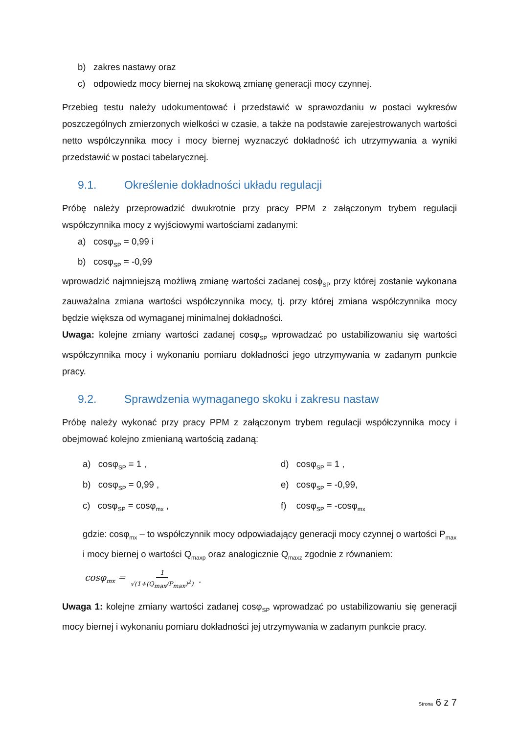b) zakres nastawy oraz
c) odpowiedz mocy biernej na skokową zmianę generacji mocy czynnej.
Przebieg testu należy udokumentować i przedstawić w sprawozdaniu w postaci wykresów poszczególnych zmierzonych wielkości w czasie, a także na podstawie zarejestrowanych wartości netto współczynnika mocy i mocy biernej wyznaczyć dokładność ich utrzymywania a wyniki przedstawić w postaci tabelarycznej.
9.1. Określenie dokładności układu regulacji
Próbę należy przeprowadzić dwukrotnie przy pracy PPM z załączonym trybem regulacji współczynnika mocy z wyjściowymi wartościami zadanymi:
a) cosφ<sub>SP</sub> = 0,99 i
b) cosφ<sub>SP</sub> = -0,99
wprowadzić najmniejszą możliwą zmianę wartości zadanej cosϕ<sub>SP</sub> przy której zostanie wykonana zauważalna zmiana wartości współczynnika mocy, tj. przy której zmiana współczynnika mocy będzie większa od wymaganej minimalnej dokładności.
Uwaga: kolejne zmiany wartości zadanej cosφ<sub>SP</sub> wprowadzać po ustabilizowaniu się wartości współczynnika mocy i wykonaniu pomiaru dokładności jego utrzymywania w zadanym punkcie pracy.
9.2. Sprawdzenia wymaganego skoku i zakresu nastaw
Próbę należy wykonać przy pracy PPM z załączonym trybem regulacji współczynnika mocy i obejmować kolejno zmienianą wartością zadaną:
a) cosφ<sub>SP</sub> = 1 ,
d) cosφ<sub>SP</sub> = 1 ,
b) cosφ<sub>SP</sub> = 0,99 ,
e) cosφ<sub>SP</sub> = -0,99,
c) cosφ<sub>SP</sub> = cosφ<sub>mx</sub> ,
f) cosφ<sub>SP</sub> = -cosφ<sub>mx</sub>
gdzie: cosφ<sub>mx</sub> – to współczynnik mocy odpowiadający generacji mocy czynnej o wartości P<sub>max</sub> i mocy biernej o wartości Q<sub>maxp</sub> oraz analogicznie Q<sub>maxz</sub> zgodnie z równaniem:
cosφ<sub>mx</sub> = 1 √(1+(Q<sub>max</sub>/P<sub>max</sub>)<sup>2</sup>).
Uwaga 1: kolejne zmiany wartości zadanej cosφ<sub>SP</sub> wprowadzać po ustabilizowaniu się generacji mocy biernej i wykonaniu pomiaru dokładności jej utrzymywania w zadanym punkcie pracy.
Strona 6 z 7